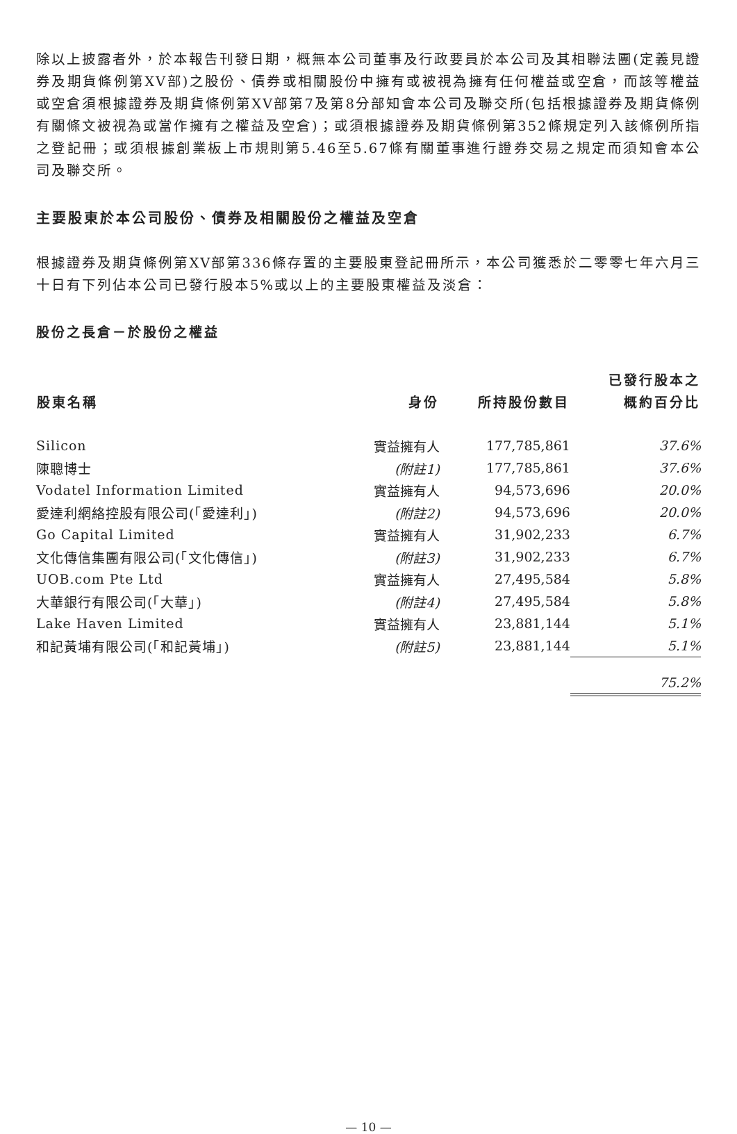除以上披露者外，於本報告刊發日期，概無本公司董事及行政要員於本公司及其相聯法團(定義見證券及期貨條例第XV部)之股份、債券或相關股份中擁有或被視為擁有任何權益或空倉，而該等權益或空倉須根據證券及期貨條例第XV部第7及第8分部知會本公司及聯交所(包括根據證券及期貨條例有關條文被視為或當作擁有之權益及空倉)；或須根據證券及期貨條例第352條規定列入該條例所指之登記冊；或須根據創業板上市規則第5.46至5.67條有關董事進行證券交易之規定而須知會本公司及聯交所。
主要股東於本公司股份、債券及相關股份之權益及空倉
根據證券及期貨條例第XV部第336條存置的主要股東登記冊所示，本公司獲悉於二零零七年六月三十日有下列佔本公司已發行股本5%或以上的主要股東權益及淡倉：
股份之長倉－於股份之權益
| 股東名稱 | 身份 | 所持股份數目 | 已發行股本之 概約百分比 |
| --- | --- | --- | --- |
| Silicon | 實益擁有人 | 177,785,861 | 37.6% |
| 陳聰博士 | (附註1) | 177,785,861 | 37.6% |
| Vodatel Information Limited | 實益擁有人 | 94,573,696 | 20.0% |
| 愛達利網絡控股有限公司(「愛達利」) | (附註2) | 94,573,696 | 20.0% |
| Go Capital Limited | 實益擁有人 | 31,902,233 | 6.7% |
| 文化傳信集團有限公司(「文化傳信」) | (附註3) | 31,902,233 | 6.7% |
| UOB.com Pte Ltd | 實益擁有人 | 27,495,584 | 5.8% |
| 大華銀行有限公司(「大華」) | (附註4) | 27,495,584 | 5.8% |
| Lake Haven Limited | 實益擁有人 | 23,881,144 | 5.1% |
| 和記黃埔有限公司(「和記黃埔」) | (附註5) | 23,881,144 | 5.1% |
| | | | 75.2% |
— 10 —